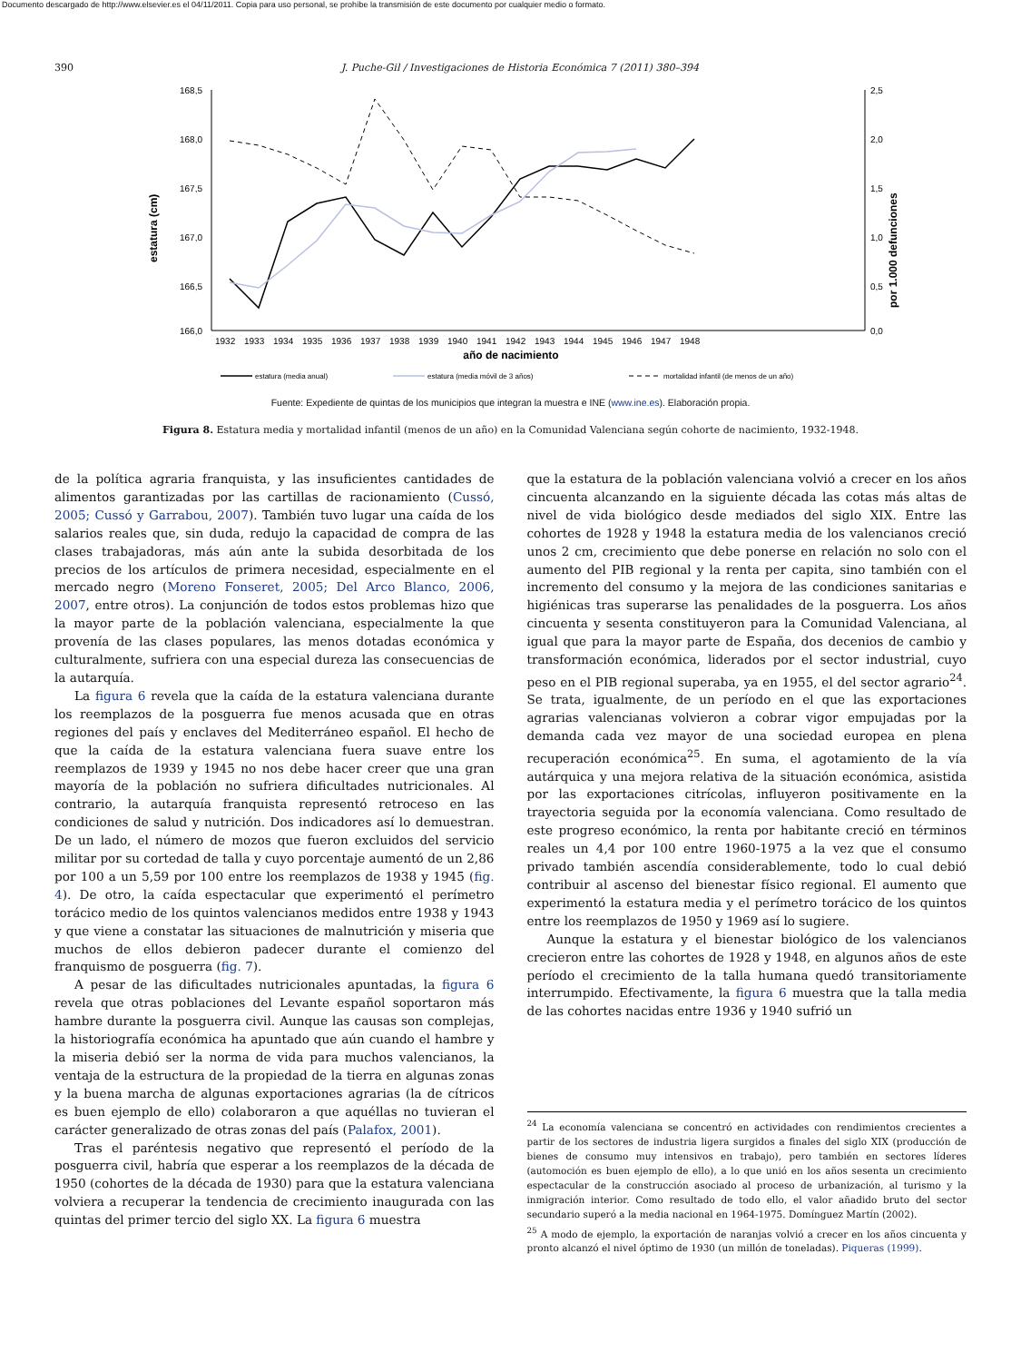Documento descargado de http://www.elsevier.es el 04/11/2011. Copia para uso personal, se prohíbe la transmisión de este documento por cualquier medio o formato.
390 J. Puche-Gil / Investigaciones de Historia Económica 7 (2011) 380–394
168,5
168,0
167,5
167,0
166,5
166,0
2,5
2,0
1,5
1,0
0,5
0,0
estatura (cm)
por 1.000 defunciones
1932
1933
1934
1935
1936
1937
1938
1939
1940
1941
1942
1943
1944
1945
1946
1947
1948
año de nacimiento
estatura (media anual)
estatura (media móvil de 3 años)
mortalidad infantil (de menos de un año)
Fuente: Expediente de quintas de los municipios que integran la muestra e INE (www.ine.es). Elaboración propia.
Figura 8. Estatura media y mortalidad infantil (menos de un año) en la Comunidad Valenciana según cohorte de nacimiento, 1932-1948.
de la política agraria franquista, y las insuficientes cantidades de alimentos garantizadas por las cartillas de racionamiento (Cussó, 2005; Cussó y Garrabou, 2007). También tuvo lugar una caída de los salarios reales que, sin duda, redujo la capacidad de compra de las clases trabajadoras, más aún ante la subida desorbitada de los precios de los artículos de primera necesidad, especialmente en el mercado negro (Moreno Fonseret, 2005; Del Arco Blanco, 2006, 2007, entre otros). La conjunción de todos estos problemas hizo que la mayor parte de la población valenciana, especialmente la que provenía de las clases populares, las menos dotadas económica y culturalmente, sufriera con una especial dureza las consecuencias de la autarquía.
La figura 6 revela que la caída de la estatura valenciana durante los reemplazos de la posguerra fue menos acusada que en otras regiones del país y enclaves del Mediterráneo español. El hecho de que la caída de la estatura valenciana fuera suave entre los reemplazos de 1939 y 1945 no nos debe hacer creer que una gran mayoría de la población no sufriera dificultades nutricionales. Al contrario, la autarquía franquista representó retroceso en las condiciones de salud y nutrición. Dos indicadores así lo demuestran. De un lado, el número de mozos que fueron excluidos del servicio militar por su cortedad de talla y cuyo porcentaje aumentó de un 2,86 por 100 a un 5,59 por 100 entre los reemplazos de 1938 y 1945 (fig. 4). De otro, la caída espectacular que experimentó el perímetro torácico medio de los quintos valencianos medidos entre 1938 y 1943 y que viene a constatar las situaciones de malnutrición y miseria que muchos de ellos debieron padecer durante el comienzo del franquismo de posguerra (fig. 7).
A pesar de las dificultades nutricionales apuntadas, la figura 6 revela que otras poblaciones del Levante español soportaron más hambre durante la posguerra civil. Aunque las causas son complejas, la historiografía económica ha apuntado que aún cuando el hambre y la miseria debió ser la norma de vida para muchos valencianos, la ventaja de la estructura de la propiedad de la tierra en algunas zonas y la buena marcha de algunas exportaciones agrarias (la de cítricos es buen ejemplo de ello) colaboraron a que aquéllas no tuvieran el carácter generalizado de otras zonas del país (Palafox, 2001).
Tras el paréntesis negativo que representó el período de la posguerra civil, habría que esperar a los reemplazos de la década de 1950 (cohortes de la década de 1930) para que la estatura valenciana volviera a recuperar la tendencia de crecimiento inaugurada con las quintas del primer tercio del siglo XX. La figura 6 muestra
que la estatura de la población valenciana volvió a crecer en los años cincuenta alcanzando en la siguiente década las cotas más altas de nivel de vida biológico desde mediados del siglo XIX. Entre las cohortes de 1928 y 1948 la estatura media de los valencianos creció unos 2 cm, crecimiento que debe ponerse en relación no solo con el aumento del PIB regional y la renta per capita, sino también con el incremento del consumo y la mejora de las condiciones sanitarias e higiénicas tras superarse las penalidades de la posguerra. Los años cincuenta y sesenta constituyeron para la Comunidad Valenciana, al igual que para la mayor parte de España, dos decenios de cambio y transformación económica, liderados por el sector industrial, cuyo peso en el PIB regional superaba, ya en 1955, el del sector agrario<sup>24</sup>. Se trata, igualmente, de un período en el que las exportaciones agrarias valencianas volvieron a cobrar vigor empujadas por la demanda cada vez mayor de una sociedad europea en plena recuperación económica<sup>25</sup>. En suma, el agotamiento de la vía autárquica y una mejora relativa de la situación económica, asistida por las exportaciones citrícolas, influyeron positivamente en la trayectoria seguida por la economía valenciana. Como resultado de este progreso económico, la renta por habitante creció en términos reales un 4,4 por 100 entre 1960-1975 a la vez que el consumo privado también ascendía considerablemente, todo lo cual debió contribuir al ascenso del bienestar físico regional. El aumento que experimentó la estatura media y el perímetro torácico de los quintos entre los reemplazos de 1950 y 1969 así lo sugiere.
Aunque la estatura y el bienestar biológico de los valencianos crecieron entre las cohortes de 1928 y 1948, en algunos años de este período el crecimiento de la talla humana quedó transitoriamente interrumpido. Efectivamente, la figura 6 muestra que la talla media de las cohortes nacidas entre 1936 y 1940 sufrió un
<sup>24</sup> La economía valenciana se concentró en actividades con rendimientos crecientes a partir de los sectores de industria ligera surgidos a finales del siglo XIX (producción de bienes de consumo muy intensivos en trabajo), pero también en sectores líderes (automoción es buen ejemplo de ello), a lo que unió en los años sesenta un crecimiento espectacular de la construcción asociado al proceso de urbanización, al turismo y la inmigración interior. Como resultado de todo ello, el valor añadido bruto del sector secundario superó a la media nacional en 1964-1975. Domínguez Martín (2002).
<sup>25</sup> A modo de ejemplo, la exportación de naranjas volvió a crecer en los años cincuenta y pronto alcanzó el nivel óptimo de 1930 (un millón de toneladas). Piqueras (1999).